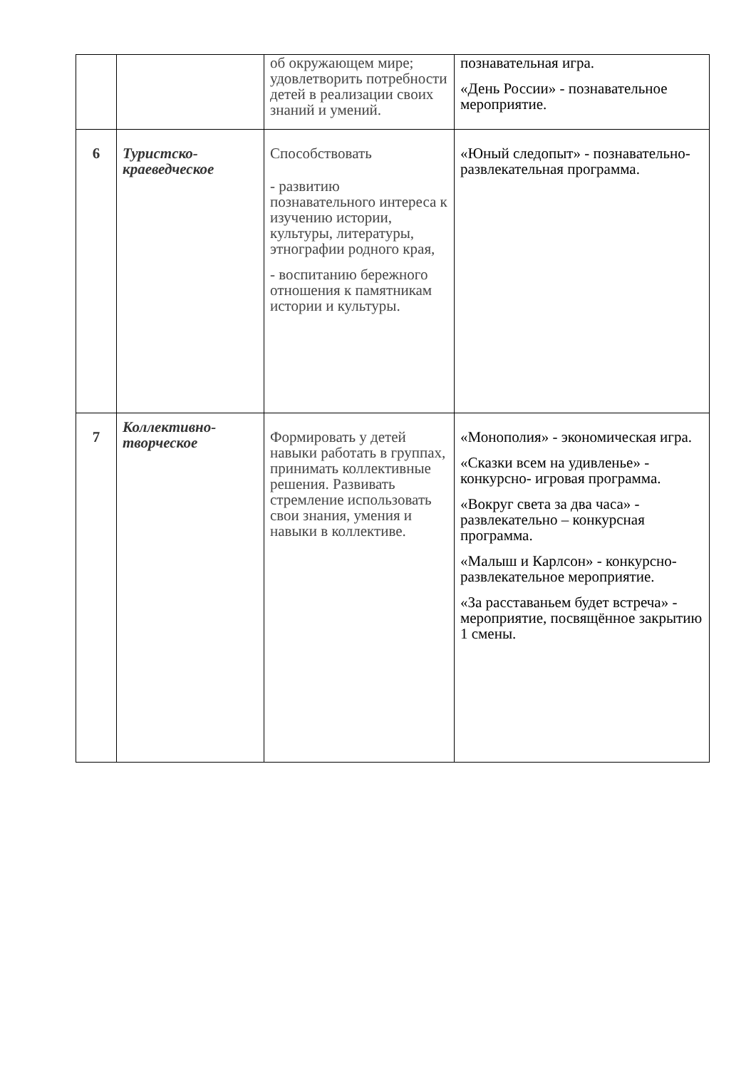| | | об окружающем мире; удовлетворить потребности детей в реализации своих знаний и умений. | познавательная игра. «День России» - познавательное мероприятие. |
| 6 | Туристско-краеведческое | Способствовать - развитию познавательного интереса к изучению истории, культуры, литературы, этнографии родного края, - воспитанию бережного отношения к памятникам истории и культуры. | «Юный следопыт» - познавательно-развлекательная программа. |
| 7 | Коллективно-творческое | Формировать у детей навыки работать в группах, принимать коллективные решения. Развивать стремление использовать свои знания, умения и навыки в коллективе. | «Монополия» - экономическая игра. «Сказки всем на удивленье» - конкурсно- игровая программа. «Вокруг света за два часа» - развлекательно – конкурсная программа. «Малыш и Карлсон» - конкурсно-развлекательное мероприятие. «За расставаньем будет встреча» - мероприятие, посвящённое закрытию 1 смены. |